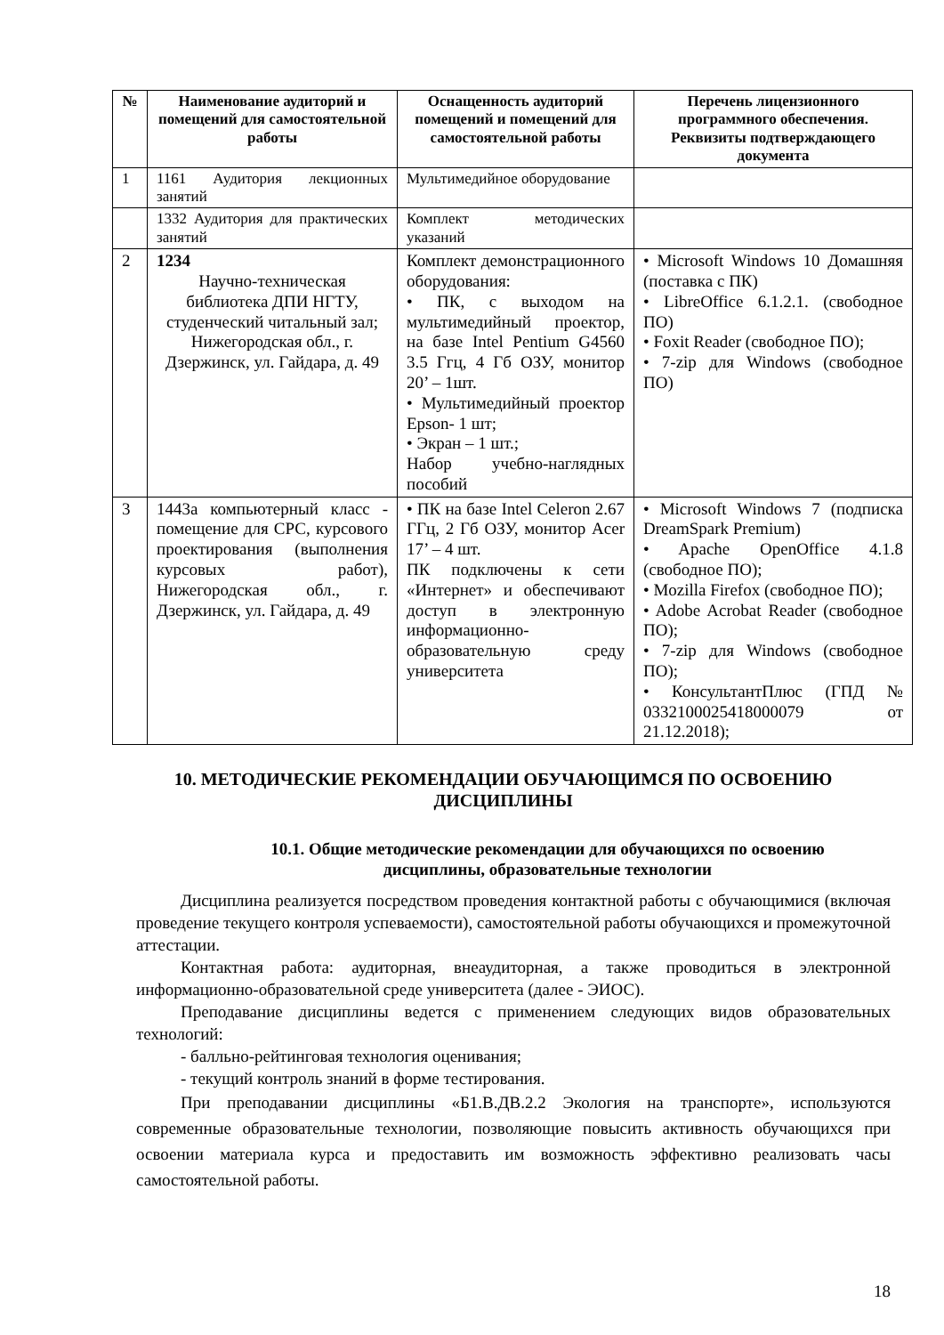| № | Наименование аудиторий и помещений для самостоятельной работы | Оснащенность аудиторий помещений и помещений для самостоятельной работы | Перечень лицензионного программного обеспечения. Реквизиты подтверждающего документа |
| --- | --- | --- | --- |
| 1 | 1161 Аудитория лекционных занятий | Мультимедийное оборудование | |
| | 1332 Аудитория для практических занятий | Комплект методических указаний | |
| 2 | 1234 Научно-техническая библиотека ДПИ НГТУ, студенческий читальный зал; Нижегородская обл., г. Дзержинск, ул. Гайдара, д. 49 | Комплект демонстрационного оборудования: • ПК, с выходом на мультимедийный проектор, на базе Intel Pentium G4560 3.5 Ггц, 4 Гб ОЗУ, монитор 20’ – 1шт. • Мультимедийный проектор Epson- 1 шт; • Экран – 1 шт.; Набор учебно-наглядных пособий | • Microsoft Windows 10 Домашняя (поставка с ПК) • LibreOffice 6.1.2.1. (свободное ПО) • Foxit Reader (свободное ПО); • 7-zip для Windows (свободное ПО) |
| 3 | 1443а компьютерный класс - помещение для СРС, курсового проектирования (выполнения курсовых работ), Нижегородская обл., г. Дзержинск, ул. Гайдара, д. 49 | • ПК на базе Intel Celeron 2.67 ГГц, 2 Гб ОЗУ, монитор Acer 17’ – 4 шт. ПК подключены к сети «Интернет» и обеспечивают доступ в электронную информационно-образовательную среду университета | • Microsoft Windows 7 (подписка DreamSpark Premium) • Apache OpenOffice 4.1.8 (свободное ПО); • Mozilla Firefox (свободное ПО); • Adobe Acrobat Reader (свободное ПО); • 7-zip для Windows (свободное ПО); • КонсультантПлюс (ГПД № 0332100025418000079 от 21.12.2018); |
10. МЕТОДИЧЕСКИЕ РЕКОМЕНДАЦИИ ОБУЧАЮЩИМСЯ ПО ОСВОЕНИЮ ДИСЦИПЛИНЫ
10.1. Общие методические рекомендации для обучающихся по освоению дисциплины, образовательные технологии
Дисциплина реализуется посредством проведения контактной работы с обучающимися (включая проведение текущего контроля успеваемости), самостоятельной работы обучающихся и промежуточной аттестации.
Контактная работа: аудиторная, внеаудиторная, а также проводиться в электронной информационно-образовательной среде университета (далее - ЭИОС).
Преподавание дисциплины ведется с применением следующих видов образовательных технологий:
- балльно-рейтинговая технология оценивания;
- текущий контроль знаний в форме тестирования.
При преподавании дисциплины «Б1.В.ДВ.2.2 Экология на транспорте», используются современные образовательные технологии, позволяющие повысить активность обучающихся при освоении материала курса и предоставить им возможность эффективно реализовать часы самостоятельной работы.
18